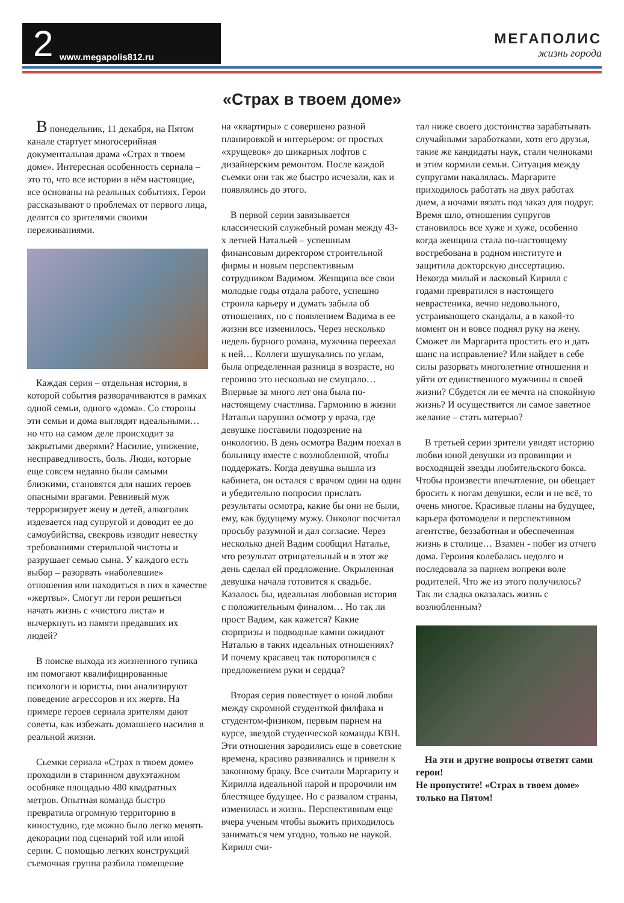2 www.megapolis812.ru
МЕГАПОЛИС
жизнь города
«Страх в твоем доме»
В понедельник, 11 декабря, на Пятом канале стартует многосерийная документальная драма «Страх в твоем доме». Интересная особенность сериала – это то, что все истории в нём настоящие, все основаны на реальных событиях. Герои рассказывают о проблемах от первого лица, делятся со зрителями своими переживаниями.
Каждая серия – отдельная история, в которой события разворачиваются в рамках одной семьи, одного «дома». Со стороны эти семьи и дома выглядят идеальными… но что на самом деле происходит за закрытыми дверями? Насилие, унижение, несправедливость, боль. Люди, которые еще совсем недавно были самыми близкими, становятся для наших героев опасными врагами. Ревнивый муж терроризирует жену и детей, алкоголик издевается над супругой и доводит ее до самоубийства, свекровь изводит невестку требованиями стерильной чистоты и разрушает семью сына. У каждого есть выбор – разорвать «наболевшие» отношения или находиться в них в качестве «жертвы». Смогут ли герои решиться начать жизнь с «чистого листа» и вычеркнуть из памяти предавших их людей?
В поиске выхода из жизненного тупика им помогают квалифицированные психологи и юристы, они анализируют поведение агрессоров и их жертв. На примере героев сериала зрителям дают советы, как избежать домашнего насилия в реальной жизни.
Сьемки сериала «Страх в твоем доме» проходили в старинном двухэтажном особняке площадью 480 квадратных метров. Опытная команда быстро превратила огромную территорию в киностудию, где можно было легко менять декорации под сценарий той или иной серии. С помощью легких конструкций съемочная группа разбила помещение
на «квартиры» с совершено разной планировкой и интерьером: от простых «хрущевок» до шикарных лофтов с дизайнерским ремонтом. После каждой съемки они так же быстро исчезали, как и появлялись до этого.
В первой серии завязывается классический служебный роман между 43-х летней Натальей – успешным финансовым директором строительной фирмы и новым перспективным сотрудником Вадимом. Женщина все свои молодые годы отдала работе, успешно строила карьеру и думать забыла об отношениях, но с появлением Вадима в ее жизни все изменилось. Через несколько недель бурного романа, мужчина переехал к ней… Коллеги шушукались по углам, была определенная разница в возрасте, но героиню это несколько не смущало… Впервые за много лет она была по-настоящему счастлива. Гармонию в жизни Натальи нарушил осмотр у врача, где девушке поставили подозрение на онкологию. В день осмотра Вадим поехал в больницу вместе с возлюбленной, чтобы поддержать. Когда девушка вышла из кабинета, он остался с врачом один на один и убедительно попросил прислать результаты осмотра, какие бы они не были, ему, как будущему мужу. Онколог посчитал просьбу разумной и дал согласие. Через несколько дней Вадим сообщил Наталье, что результат отрицательный и в этот же день сделал ей предложение. Окрыленная девушка начала готовится к свадьбе. Казалось бы, идеальная любовная история с положительным финалом… Но так ли прост Вадим, как кажется? Какие сюрпризы и подводные камни ожидают Наталью в таких идеальных отношениях? И почему красавец так поторопился с предложением руки и сердца?
Вторая серия повествует о юной любви между скромной студенткой филфака и студентом-физиком, первым парнем на курсе, звездой студенческой команды КВН. Эти отношения зародились еще в советские времена, красиво развивались и привели к законному браку. Все считали Маргариту и Кирилла идеальной парой и пророчили им блестящее будущее. Но с развалом страны, изменилась и жизнь. Перспективным еще вчера ученым чтобы выжить приходилось заниматься чем угодно, только не наукой. Кирилл счи-
тал ниже своего достоинства зарабатывать случайными заработками, хотя его друзья, такие же кандидаты наук, стали челноками и этим кормили семьи. Ситуация между супругами накалялась. Маргарите приходилось работать на двух работах днем, а ночами вязать под заказ для подруг. Время шло, отношения супругов становилось все хуже и хуже, особенно когда женщина стала по-настоящему востребована в родном институте и защитила докторскую диссертацию. Некогда милый и ласковый Кирилл с годами превратился в настоящего неврастеника, вечно недовольного, устраивающего скандалы, а в какой-то момент он и вовсе поднял руку на жену. Сможет ли Маргарита простить его и дать шанс на исправление? Или найдет в себе силы разорвать многолетние отношения и уйти от единственного мужчины в своей жизни? Сбудется ли ее мечта на спокойную жизнь? И осуществится ли самое заветное желание – стать матерью?
В третьей серии зрители увидят историю любви юной девушки из провинции и восходящей звезды любительского бокса. Чтобы произвести впечатление, он обещает бросить к ногам девушки, если и не всё, то очень многое. Красивые планы на будущее, карьера фотомодели в перспективном агентстве, беззаботная и обеспеченная жизнь в столице… Взамен - побег из отчего дома. Героиня колебалась недолго и последовала за парнем вопреки воле родителей. Что же из этого получилось? Так ли сладка оказалась жизнь с возлюбленным?
На эти и другие вопросы ответят сами герои!
Не пропустите! «Страх в твоем доме» только на Пятом!